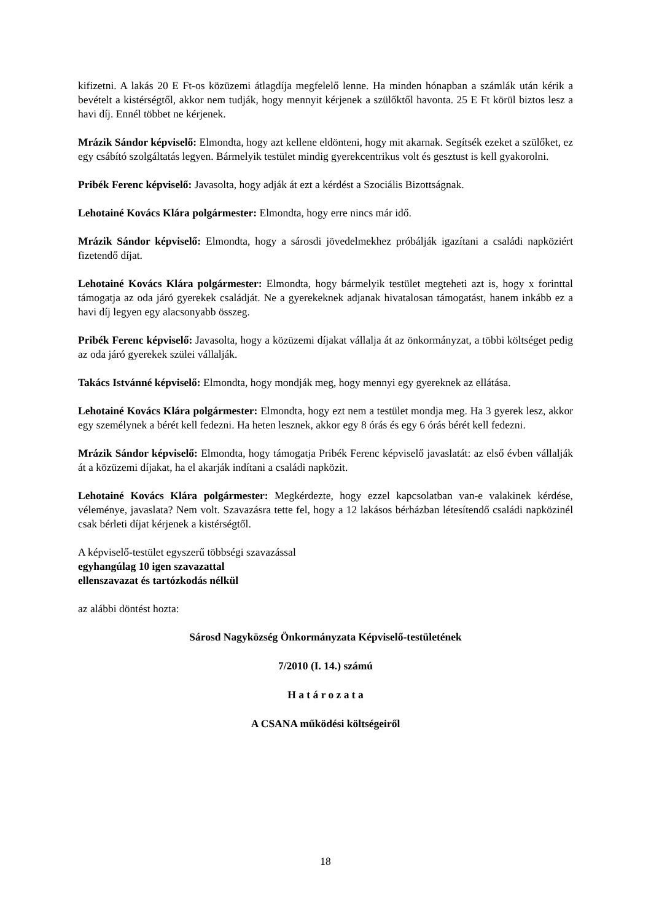kifizetni. A lakás 20 E Ft-os közüzemi átlagdíja megfelelő lenne. Ha minden hónapban a számlák után kérik a bevételt a kistérségtől, akkor nem tudják, hogy mennyit kérjenek a szülőktől havonta. 25 E Ft körül biztos lesz a havi díj. Ennél többet ne kérjenek.
Mrázik Sándor képviselő: Elmondta, hogy azt kellene eldönteni, hogy mit akarnak. Segítsék ezeket a szülőket, ez egy csábító szolgáltatás legyen. Bármelyik testület mindig gyerekcentrikus volt és gesztust is kell gyakorolni.
Pribék Ferenc képviselő: Javasolta, hogy adják át ezt a kérdést a Szociális Bizottságnak.
Lehotainé Kovács Klára polgármester: Elmondta, hogy erre nincs már idő.
Mrázik Sándor képviselő: Elmondta, hogy a sárosdi jövedelmekhez próbálják igazítani a családi napköziért fizetendő díjat.
Lehotainé Kovács Klára polgármester: Elmondta, hogy bármelyik testület megteheti azt is, hogy x forinttal támogatja az oda járó gyerekek családját. Ne a gyerekeknek adjanak hivatalosan támogatást, hanem inkább ez a havi díj legyen egy alacsonyabb összeg.
Pribék Ferenc képviselő: Javasolta, hogy a közüzemi díjakat vállalja át az önkormányzat, a többi költséget pedig az oda járó gyerekek szülei vállalják.
Takács Istvánné képviselő: Elmondta, hogy mondják meg, hogy mennyi egy gyereknek az ellátása.
Lehotainé Kovács Klára polgármester: Elmondta, hogy ezt nem a testület mondja meg. Ha 3 gyerek lesz, akkor egy személynek a bérét kell fedezni. Ha heten lesznek, akkor egy 8 órás és egy 6 órás bérét kell fedezni.
Mrázik Sándor képviselő: Elmondta, hogy támogatja Pribék Ferenc képviselő javaslatát: az első évben vállalják át a közüzemi díjakat, ha el akarják indítani a családi napközit.
Lehotainé Kovács Klára polgármester: Megkérdezte, hogy ezzel kapcsolatban van-e valakinek kérdése, véleménye, javaslata? Nem volt. Szavazásra tette fel, hogy a 12 lakásos bérházban létesítendő családi napközinél csak bérleti díjat kérjenek a kistérségtől.
A képviselő-testület egyszerű többségi szavazással
egyhangúlag 10 igen szavazattal
ellenszavazat és tartózkodás nélkül
az alábbi döntést hozta:
Sárosd Nagyközség Önkormányzata Képviselő-testületének
7/2010 (I. 14.) számú
H a t á r o z a t a
A CSANA működési költségeiről
18